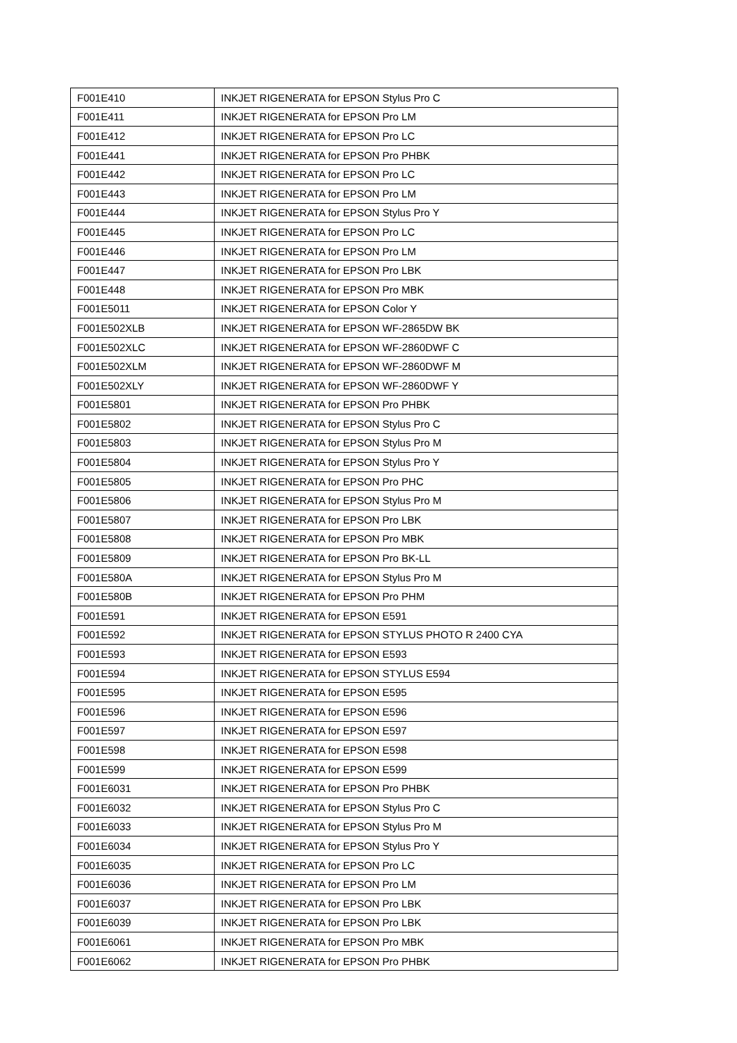| F001E410 | INKJET RIGENERATA for EPSON Stylus Pro C |
| F001E411 | INKJET RIGENERATA for EPSON Pro LM |
| F001E412 | INKJET RIGENERATA for EPSON Pro LC |
| F001E441 | INKJET RIGENERATA for EPSON Pro PHBK |
| F001E442 | INKJET RIGENERATA for EPSON Pro LC |
| F001E443 | INKJET RIGENERATA for EPSON Pro LM |
| F001E444 | INKJET RIGENERATA for EPSON Stylus Pro Y |
| F001E445 | INKJET RIGENERATA for EPSON Pro LC |
| F001E446 | INKJET RIGENERATA for EPSON Pro LM |
| F001E447 | INKJET RIGENERATA for EPSON Pro LBK |
| F001E448 | INKJET RIGENERATA for EPSON Pro MBK |
| F001E5011 | INKJET RIGENERATA for EPSON Color Y |
| F001E502XLB | INKJET RIGENERATA for EPSON WF-2865DW BK |
| F001E502XLC | INKJET RIGENERATA for EPSON WF-2860DWF C |
| F001E502XLM | INKJET RIGENERATA for EPSON WF-2860DWF M |
| F001E502XLY | INKJET RIGENERATA for EPSON WF-2860DWF Y |
| F001E5801 | INKJET RIGENERATA for EPSON Pro PHBK |
| F001E5802 | INKJET RIGENERATA for EPSON Stylus Pro C |
| F001E5803 | INKJET RIGENERATA for EPSON Stylus Pro M |
| F001E5804 | INKJET RIGENERATA for EPSON Stylus Pro Y |
| F001E5805 | INKJET RIGENERATA for EPSON Pro PHC |
| F001E5806 | INKJET RIGENERATA for EPSON Stylus Pro M |
| F001E5807 | INKJET RIGENERATA for EPSON Pro LBK |
| F001E5808 | INKJET RIGENERATA for EPSON Pro MBK |
| F001E5809 | INKJET RIGENERATA for EPSON Pro BK-LL |
| F001E580A | INKJET RIGENERATA for EPSON Stylus Pro M |
| F001E580B | INKJET RIGENERATA for EPSON Pro PHM |
| F001E591 | INKJET RIGENERATA for EPSON E591 |
| F001E592 | INKJET RIGENERATA for EPSON STYLUS PHOTO R 2400 CYA |
| F001E593 | INKJET RIGENERATA for EPSON E593 |
| F001E594 | INKJET RIGENERATA for EPSON STYLUS E594 |
| F001E595 | INKJET RIGENERATA for EPSON E595 |
| F001E596 | INKJET RIGENERATA for EPSON E596 |
| F001E597 | INKJET RIGENERATA for EPSON E597 |
| F001E598 | INKJET RIGENERATA for EPSON E598 |
| F001E599 | INKJET RIGENERATA for EPSON E599 |
| F001E6031 | INKJET RIGENERATA for EPSON Pro PHBK |
| F001E6032 | INKJET RIGENERATA for EPSON Stylus Pro C |
| F001E6033 | INKJET RIGENERATA for EPSON Stylus Pro M |
| F001E6034 | INKJET RIGENERATA for EPSON Stylus Pro Y |
| F001E6035 | INKJET RIGENERATA for EPSON Pro LC |
| F001E6036 | INKJET RIGENERATA for EPSON Pro LM |
| F001E6037 | INKJET RIGENERATA for EPSON Pro LBK |
| F001E6039 | INKJET RIGENERATA for EPSON Pro LBK |
| F001E6061 | INKJET RIGENERATA for EPSON Pro MBK |
| F001E6062 | INKJET RIGENERATA for EPSON Pro PHBK |